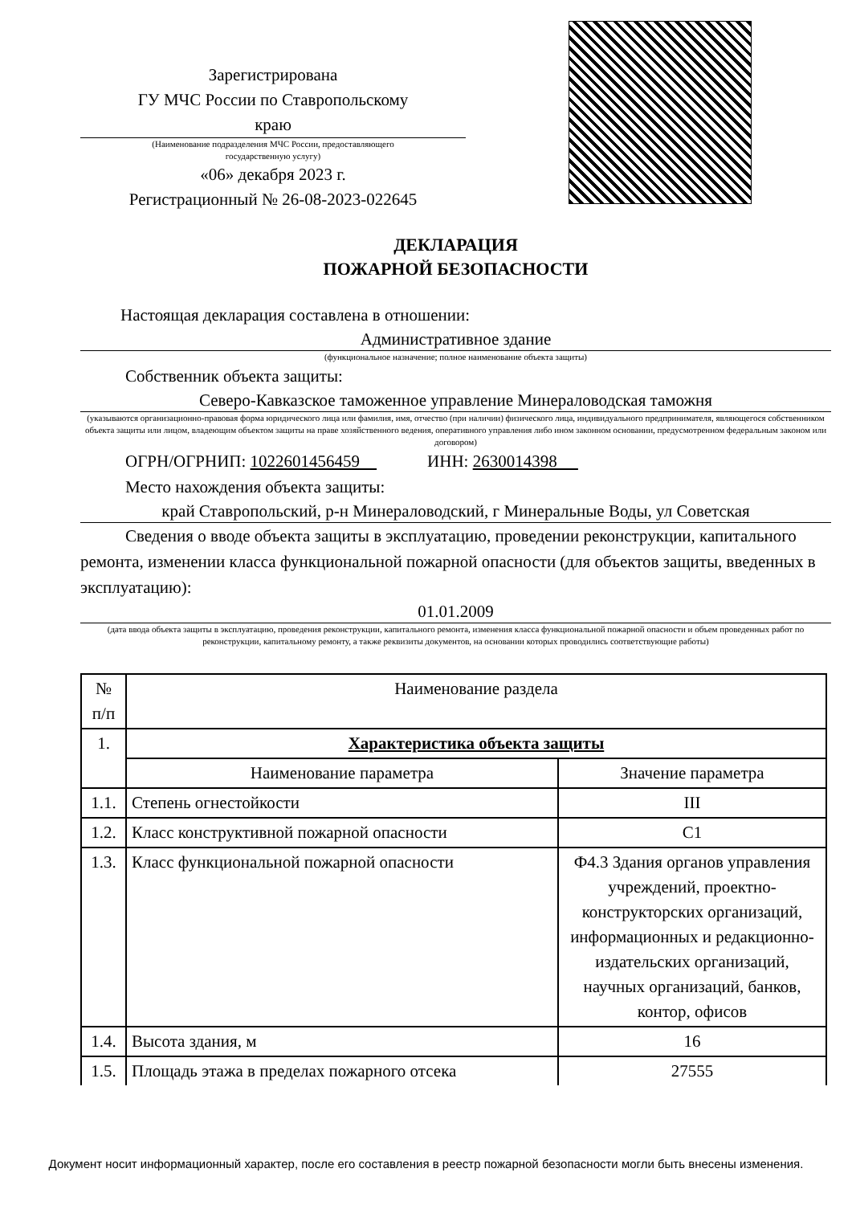Зарегистрирована
ГУ МЧС России по Ставропольскому
краю
(Наименование подразделения МЧС России, предоставляющего
государственную услугу)
«06» декабря 2023 г.
Регистрационный № 26-08-2023-022645
ДЕКЛАРАЦИЯ
ПОЖАРНОЙ БЕЗОПАСНОСТИ
Настоящая декларация составлена в отношении:
Административное здание
(функциональное назначение; полное наименование объекта защиты)
Собственник объекта защиты:
Северо-Кавказское таможенное управление Минераловодская таможня
(указываются организационно-правовая форма юридического лица или фамилия, имя, отчество (при наличии) физического лица, индивидуального предпринимателя, являющегося собственником объекта защиты или лицом, владеющим объектом защиты на праве хозяйственного ведения, оперативного управления либо ином законном основании, предусмотренном федеральным законом или договором)
ОГРН/ОГРНИП: 1022601456459 ИНН: 2630014398
Место нахождения объекта защиты:
край Ставропольский, р-н Минераловодский, г Минеральные Воды, ул Советская
Сведения о вводе объекта защиты в эксплуатацию, проведении реконструкции, капитального ремонта, изменении класса функциональной пожарной опасности (для объектов защиты, введенных в эксплуатацию):
01.01.2009
(дата ввода объекта защиты в эксплуатацию, проведения реконструкции, капитального ремонта, изменения класса функциональной пожарной опасности и объем проведенных работ по реконструкции, капитальному ремонту, а также реквизиты документов, на основании которых проводились соответствующие работы)
| № п/п | Наименование раздела | |
| 1. | Характеристика объекта защиты | |
| | Наименование параметра | Значение параметра |
| 1.1. | Степень огнестойкости | III |
| 1.2. | Класс конструктивной пожарной опасности | С1 |
| 1.3. | Класс функциональной пожарной опасности | Ф4.3 Здания органов управления учреждений, проектно-конструкторских организаций, информационных и редакционно-издательских организаций, научных организаций, банков, контор, офисов |
| 1.4. | Высота здания, м | 16 |
| 1.5. | Площадь этажа в пределах пожарного отсека | 27555 |
Документ носит информационный характер, после его составления в реестр пожарной безопасности могли быть внесены изменения.